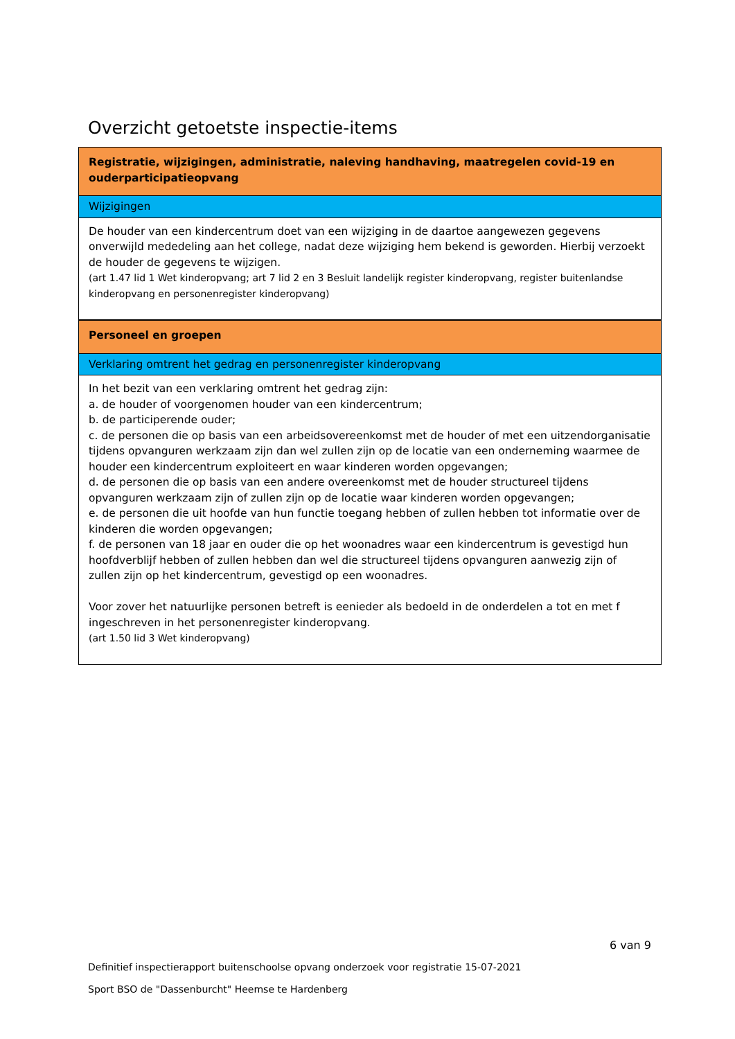Overzicht getoetste inspectie-items
| Registratie, wijzigingen, administratie, naleving handhaving, maatregelen covid-19 en ouderparticipatieopvang |
| Wijzigingen |
| De houder van een kindercentrum doet van een wijziging in de daartoe aangewezen gegevens onverwijld mededeling aan het college, nadat deze wijziging hem bekend is geworden. Hierbij verzoekt de houder de gegevens te wijzigen. (art 1.47 lid 1 Wet kinderopvang; art 7 lid 2 en 3 Besluit landelijk register kinderopvang, register buitenlandse kinderopvang en personenregister kinderopvang) |
| Personeel en groepen |
| Verklaring omtrent het gedrag en personenregister kinderopvang |
| In het bezit van een verklaring omtrent het gedrag zijn: a. de houder of voorgenomen houder van een kindercentrum; b. de participerende ouder; c. de personen die op basis van een arbeidsovereenkomst met de houder of met een uitzendorganisatie tijdens opvanguren werkzaam zijn dan wel zullen zijn op de locatie van een onderneming waarmee de houder een kindercentrum exploiteert en waar kinderen worden opgevangen; d. de personen die op basis van een andere overeenkomst met de houder structureel tijdens opvanguren werkzaam zijn of zullen zijn op de locatie waar kinderen worden opgevangen; e. de personen die uit hoofde van hun functie toegang hebben of zullen hebben tot informatie over de kinderen die worden opgevangen; f. de personen van 18 jaar en ouder die op het woonadres waar een kindercentrum is gevestigd hun hoofdverblijf hebben of zullen hebben dan wel die structureel tijdens opvanguren aanwezig zijn of zullen zijn op het kindercentrum, gevestigd op een woonadres. Voor zover het natuurlijke personen betreft is eenieder als bedoeld in de onderdelen a tot en met f ingeschreven in het personenregister kinderopvang. (art 1.50 lid 3 Wet kinderopvang) |
6 van 9
Definitief inspectierapport buitenschoolse opvang onderzoek voor registratie 15-07-2021
Sport BSO de "Dassenburcht" Heemse te Hardenberg